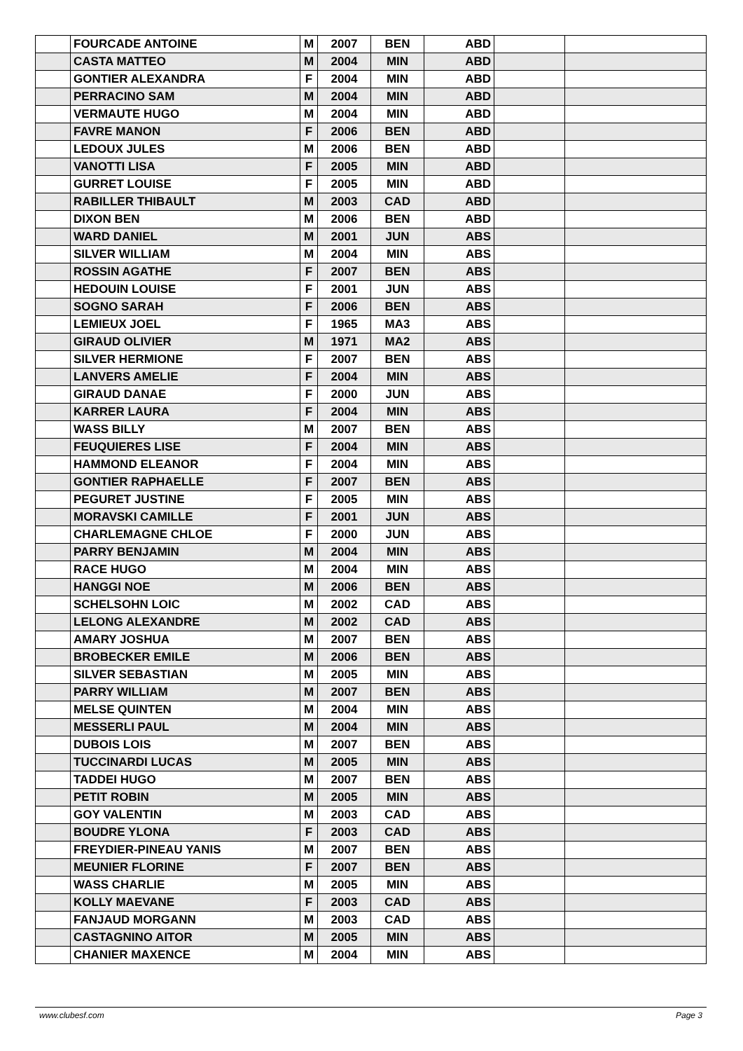| | FOURCADE ANTOINE | M | 2007 | BEN | ABD | | |
| | CASTA MATTEO | M | 2004 | MIN | ABD | | |
| | GONTIER ALEXANDRA | F | 2004 | MIN | ABD | | |
| | PERRACINO SAM | M | 2004 | MIN | ABD | | |
| | VERMAUTE HUGO | M | 2004 | MIN | ABD | | |
| | FAVRE MANON | F | 2006 | BEN | ABD | | |
| | LEDOUX JULES | M | 2006 | BEN | ABD | | |
| | VANOTTI LISA | F | 2005 | MIN | ABD | | |
| | GURRET LOUISE | F | 2005 | MIN | ABD | | |
| | RABILLER THIBAULT | M | 2003 | CAD | ABD | | |
| | DIXON BEN | M | 2006 | BEN | ABD | | |
| | WARD DANIEL | M | 2001 | JUN | ABS | | |
| | SILVER WILLIAM | M | 2004 | MIN | ABS | | |
| | ROSSIN AGATHE | F | 2007 | BEN | ABS | | |
| | HEDOUIN LOUISE | F | 2001 | JUN | ABS | | |
| | SOGNO SARAH | F | 2006 | BEN | ABS | | |
| | LEMIEUX JOEL | F | 1965 | MA3 | ABS | | |
| | GIRAUD OLIVIER | M | 1971 | MA2 | ABS | | |
| | SILVER HERMIONE | F | 2007 | BEN | ABS | | |
| | LANVERS AMELIE | F | 2004 | MIN | ABS | | |
| | GIRAUD DANAE | F | 2000 | JUN | ABS | | |
| | KARRER LAURA | F | 2004 | MIN | ABS | | |
| | WASS BILLY | M | 2007 | BEN | ABS | | |
| | FEUQUIERES LISE | F | 2004 | MIN | ABS | | |
| | HAMMOND ELEANOR | F | 2004 | MIN | ABS | | |
| | GONTIER RAPHAELLE | F | 2007 | BEN | ABS | | |
| | PEGURET JUSTINE | F | 2005 | MIN | ABS | | |
| | MORAVSKI CAMILLE | F | 2001 | JUN | ABS | | |
| | CHARLEMAGNE CHLOE | F | 2000 | JUN | ABS | | |
| | PARRY BENJAMIN | M | 2004 | MIN | ABS | | |
| | RACE HUGO | M | 2004 | MIN | ABS | | |
| | HANGGI NOE | M | 2006 | BEN | ABS | | |
| | SCHELSOHN LOIC | M | 2002 | CAD | ABS | | |
| | LELONG ALEXANDRE | M | 2002 | CAD | ABS | | |
| | AMARY JOSHUA | M | 2007 | BEN | ABS | | |
| | BROBECKER EMILE | M | 2006 | BEN | ABS | | |
| | SILVER SEBASTIAN | M | 2005 | MIN | ABS | | |
| | PARRY WILLIAM | M | 2007 | BEN | ABS | | |
| | MELSE QUINTEN | M | 2004 | MIN | ABS | | |
| | MESSERLI PAUL | M | 2004 | MIN | ABS | | |
| | DUBOIS LOIS | M | 2007 | BEN | ABS | | |
| | TUCCINARDI LUCAS | M | 2005 | MIN | ABS | | |
| | TADDEI HUGO | M | 2007 | BEN | ABS | | |
| | PETIT ROBIN | M | 2005 | MIN | ABS | | |
| | GOY VALENTIN | M | 2003 | CAD | ABS | | |
| | BOUDRE YLONA | F | 2003 | CAD | ABS | | |
| | FREYDIER-PINEAU YANIS | M | 2007 | BEN | ABS | | |
| | MEUNIER FLORINE | F | 2007 | BEN | ABS | | |
| | WASS CHARLIE | M | 2005 | MIN | ABS | | |
| | KOLLY MAEVANE | F | 2003 | CAD | ABS | | |
| | FANJAUD MORGANN | M | 2003 | CAD | ABS | | |
| | CASTAGNINO AITOR | M | 2005 | MIN | ABS | | |
| | CHANIER MAXENCE | M | 2004 | MIN | ABS | | |
www.clubesf.com Page 3